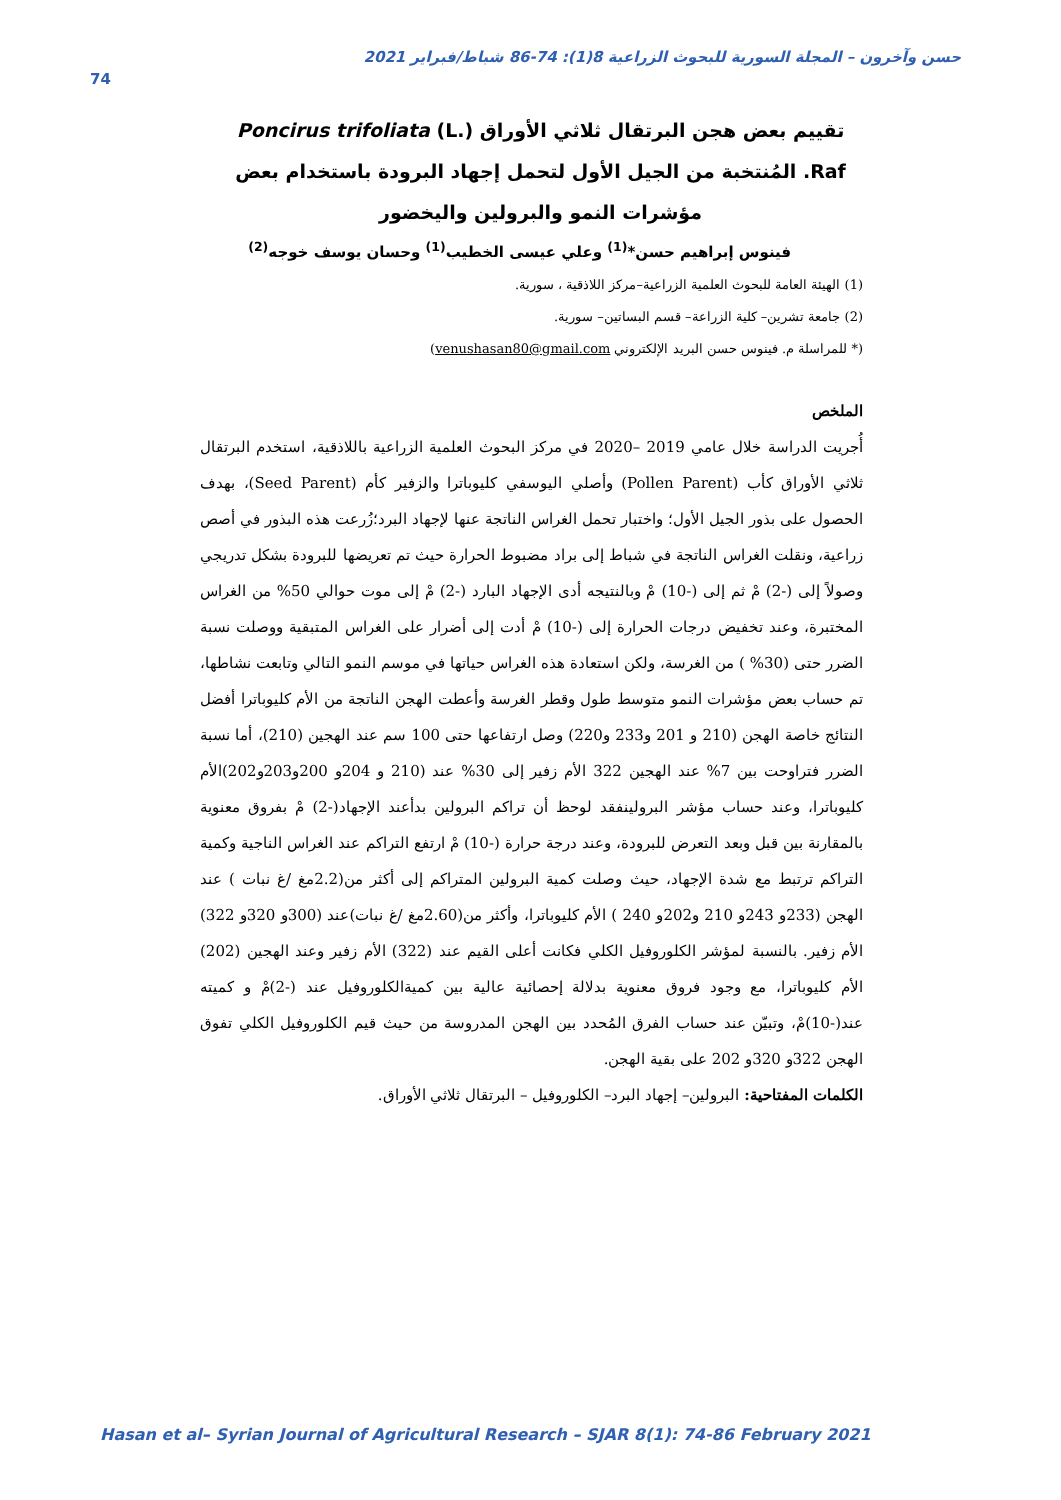حسن وآخرون – المجلة السورية للبحوث الزراعية 8(1): 74-86 شباط/فبراير 2021
74
تقييم بعض هجن البرتقال ثلاثي الأوراق Poncirus trifoliata (L.) Raf. المُنتخبة من الجيل الأول لتحمل إجهاد البرودة باستخدام بعض مؤشرات النمو والبرولين واليخضور
فينوس إبراهيم حسن*<sup>(1)</sup> وعلي عيسى الخطيب<sup>(1)</sup> وحسان يوسف خوجه<sup>(2)</sup>
(1) الهيئة العامة للبحوث العلمية الزراعية–مركز اللاذقية ، سورية.
(2) جامعة تشرين– كلية الزراعة– قسم البساتين– سورية.
(* للمراسلة م. فينوس حسن البريد الإلكتروني venushasan80@gmail.com)
الملخص
أُجريت الدراسة خلال عامي 2019 –2020 في مركز البحوث العلمية الزراعية باللاذقية، استخدم البرتقال ثلاثي الأوراق كأب (Pollen Parent) وأصلي اليوسفي كليوباترا والزفير كأم (Seed Parent)، بهدف الحصول على بذور الجيل الأول؛ واختبار تحمل الغراس الناتجة عنها لإجهاد البرد؛زُرعت هذه البذور في أصص زراعية، ونقلت الغراس الناتجة في شباط إلى براد مضبوط الحرارة حيث تم تعريضها للبرودة بشكل تدريجي وصولاً إلى (-2) مْ ثم إلى (-10) مْ وبالنتيجه أدى الإجهاد البارد (-2) مْ إلى موت حوالي 50% من الغراس المختبرة، وعند تخفيض درجات الحرارة إلى (-10) مْ أدت إلى أضرار على الغراس المتبقية ووصلت نسبة الضرر حتى (30% ) من الغرسة، ولكن استعادة هذه الغراس حياتها في موسم النمو التالي وتابعت نشاطها، تم حساب بعض مؤشرات النمو متوسط طول وقطر الغرسة وأعطت الهجن الناتجة من الأم كليوباترا أفضل النتائج خاصة الهجن (210 و 201 و233 و220) وصل ارتفاعها حتى 100 سم عند الهجين (210)، أما نسبة الضرر فتراوحت بين 7% عند الهجين 322 الأم زفير إلى 30% عند (210 و 204و 200و203و202)الأم كليوباترا، وعند حساب مؤشر البرولينفقد لوحظ أن تراكم البرولين بدأعند الإجهاد(-2) مْ بفروق معنوية بالمقارنة بين قبل وبعد التعرض للبرودة، وعند درجة حرارة (-10) مْ ارتفع التراكم عند الغراس الناجية وكمية التراكم ترتبط مع شدة الإجهاد، حيث وصلت كمية البرولين المتراكم إلى أكثر من(2.2مغ /غ نبات ) عند الهجن (233و 243و 210 و202و 240 ) الأم كليوباترا، وأكثر من(2.60مغ /غ نبات)عند (300و 320و 322) الأم زفير. بالنسبة لمؤشر الكلوروفيل الكلي فكانت أعلى القيم عند (322) الأم زفير وعند الهجين (202) الأم كليوباترا، مع وجود فروق معنوية بدلالة إحصائية عالية بين كميةالكلوروفيل عند (-2)مْ و كميته عند(-10)مْ، وتبيّن عند حساب الفرق المُحدد بين الهجن المدروسة من حيث قيم الكلوروفيل الكلي تفوق الهجن 322و 320و 202 على بقية الهجن.
الكلمات المفتاحية: البرولين– إجهاد البرد– الكلوروفيل – البرتقال ثلاثي الأوراق.
Hasan et al– Syrian Journal of Agricultural Research – SJAR 8(1): 74-86 February 2021